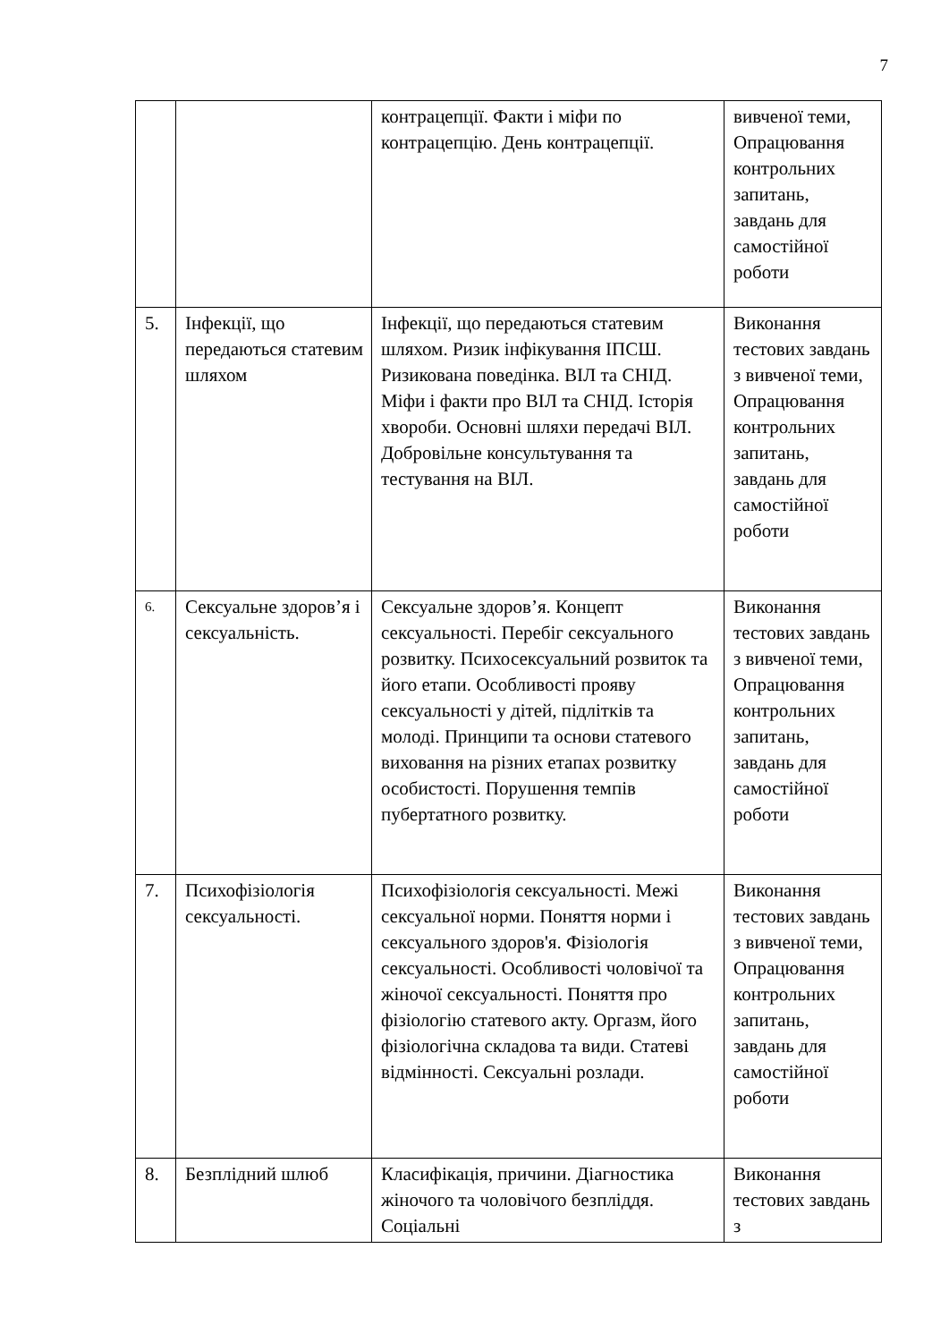7
| | | контрацепції. Факти і міфи по контрацепцію. День контрацепції. | вивченої теми, Опрацювання контрольних запитань, завдань для самостійної роботи |
| 5. | Інфекції, що передаються статевим шляхом | Інфекції, що передаються статевим шляхом. Ризик інфікування ІПСШ. Ризикована поведінка. ВІЛ та СНІД. Міфи і факти про ВІЛ та СНІД. Історія хвороби. Основні шляхи передачі ВІЛ. Добровільне консультування та тестування на ВІЛ. | Виконання тестових завдань з вивченої теми, Опрацювання контрольних запитань, завдань для самостійної роботи |
| 6. | Сексуальне здоров’я і сексуальність. | Сексуальне здоров’я. Концепт сексуальності. Перебіг сексуального розвитку. Психосексуальний розвиток та його етапи. Особливості прояву сексуальності у дітей, підлітків та молоді. Принципи та основи статевого виховання на різних етапах розвитку особистості. Порушення темпів пубертатного розвитку. | Виконання тестових завдань з вивченої теми, Опрацювання контрольних запитань, завдань для самостійної роботи |
| 7. | Психофізіологія сексуальності. | Психофізіологія сексуальності. Межі сексуальної норми. Поняття норми і сексуального здоров'я. Фізіологія сексуальності. Особливості чоловічої та жіночої сексуальності. Поняття про фізіологію статевого акту. Оргазм, його фізіологічна складова та види. Статеві відмінності. Сексуальні розлади. | Виконання тестових завдань з вивченої теми, Опрацювання контрольних запитань, завдань для самостійної роботи |
| 8. | Безплідний шлюб | Класифікація, причини. Діагностика жіночого та чоловічого безпліддя. Соціальні | Виконання тестових завдань з |